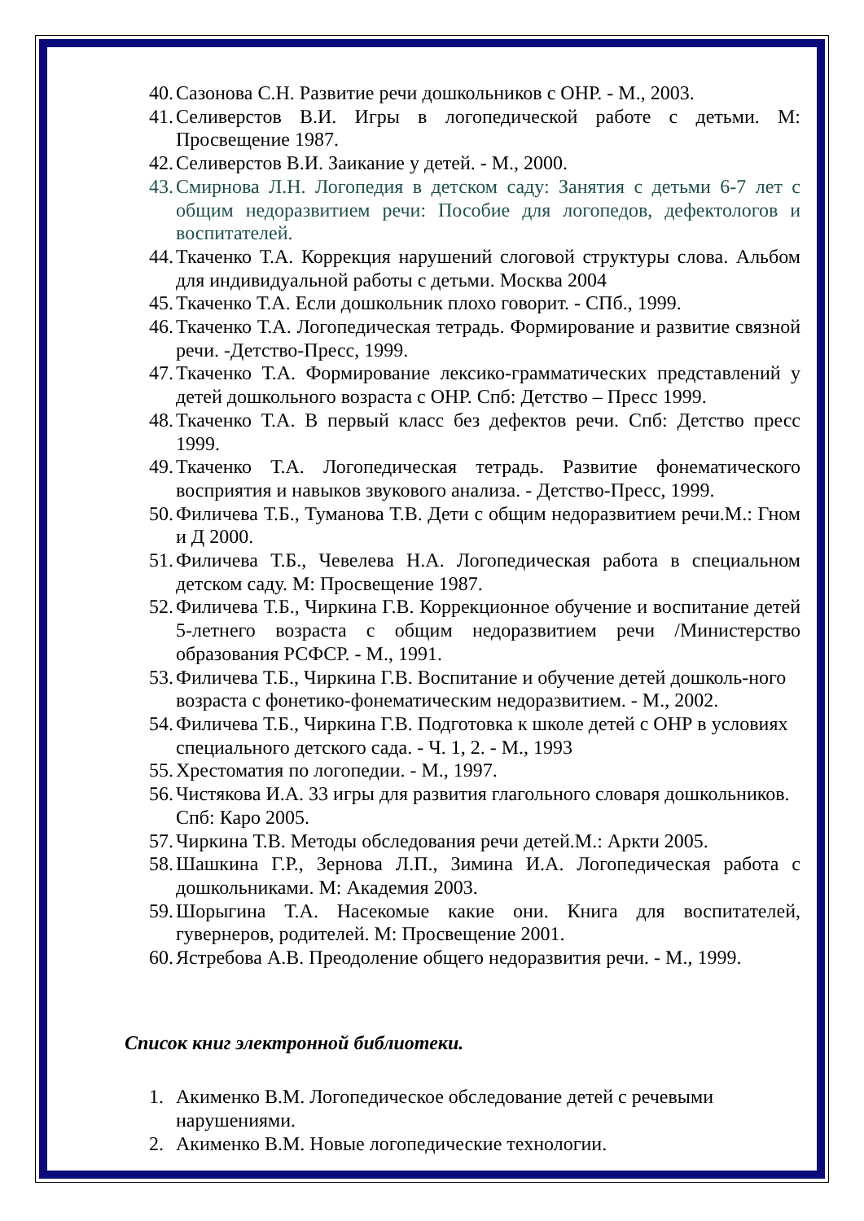40. Сазонова С.Н. Развитие речи дошкольников с ОНР. - М., 2003.
41. Селиверстов В.И. Игры в логопедической работе с детьми. М: Просвещение 1987.
42. Селиверстов В.И. Заикание у детей. - М., 2000.
43. Смирнова Л.Н. Логопедия в детском саду: Занятия с детьми 6-7 лет с общим недоразвитием речи: Пособие для логопедов, дефектологов и воспитателей.
44. Ткаченко Т.А. Коррекция нарушений слоговой структуры слова. Альбом для индивидуальной работы с детьми. Москва 2004
45. Ткаченко Т.А. Если дошкольник плохо говорит. - СПб., 1999.
46. Ткаченко Т.А. Логопедическая тетрадь. Формирование и развитие связной речи. -Детство-Пресс, 1999.
47. Ткаченко Т.А. Формирование лексико-грамматических представлений у детей дошкольного возраста с ОНР. Спб: Детство – Пресс 1999.
48. Ткаченко Т.А. В первый класс без дефектов речи. Спб: Детство пресс 1999.
49. Ткаченко Т.А. Логопедическая тетрадь. Развитие фонематического восприятия и навыков звукового анализа. - Детство-Пресс, 1999.
50. Филичева Т.Б., Туманова Т.В. Дети с общим недоразвитием речи.М.: Гном и Д 2000.
51. Филичева Т.Б., Чевелева Н.А. Логопедическая работа в специальном детском саду. М: Просвещение 1987.
52. Филичева Т.Б., Чиркина Г.В. Коррекционное обучение и воспитание детей 5-летнего возраста с общим недоразвитием речи /Министерство образования РСФСР. - М., 1991.
53. Филичева Т.Б., Чиркина Г.В. Воспитание и обучение детей дошколь-ного возраста с фонетико-фонематическим недоразвитием. - М., 2002.
54. Филичева Т.Б., Чиркина Г.В. Подготовка к школе детей с ОНР в условиях специального детского сада. - Ч. 1, 2. - М., 1993
55. Хрестоматия по логопедии. - М., 1997.
56. Чистякова И.А. 33 игры для развития глагольного словаря дошкольников. Спб: Каро 2005.
57. Чиркина Т.В. Методы обследования речи детей.М.: Аркти 2005.
58. Шашкина Г.Р., Зернова Л.П., Зимина И.А. Логопедическая работа с дошкольниками. М: Академия 2003.
59. Шорыгина Т.А. Насекомые какие они. Книга для воспитателей, гувернеров, родителей. М: Просвещение 2001.
60. Ястребова А.В. Преодоление общего недоразвития речи. - М., 1999.
Список книг электронной библиотеки.
1. Акименко В.М. Логопедическое обследование детей с речевыми нарушениями.
2. Акименко В.М. Новые логопедические технологии.